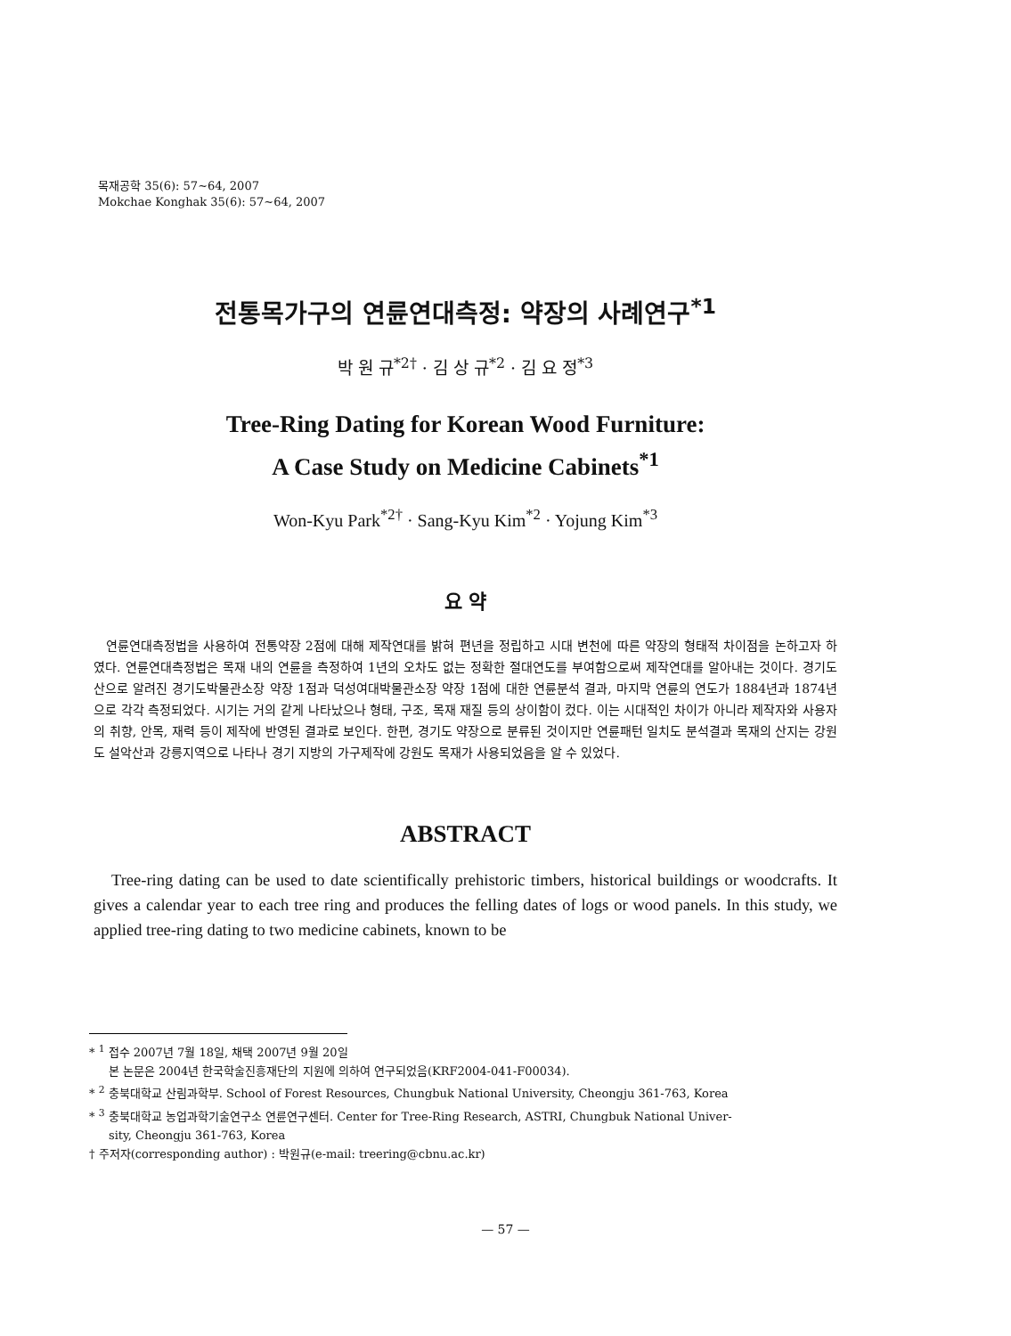목재공학 35(6): 57~64, 2007
Mokchae Konghak 35(6): 57~64, 2007
전통목가구의 연륜연대측정: 약장의 사례연구<sup>*1</sup>
박 원 규<sup>*2†</sup> · 김 상 규<sup>*2</sup> · 김 요 정<sup>*3</sup>
Tree-Ring Dating for Korean Wood Furniture:
A Case Study on Medicine Cabinets<sup>*1</sup>
Won-Kyu Park<sup>*2†</sup> · Sang-Kyu Kim<sup>*2</sup> · Yojung Kim<sup>*3</sup>
요 약
연륜연대측정법을 사용하여 전통약장 2점에 대해 제작연대를 밝혀 편년을 정립하고 시대 변천에 따른 약장의 형태적 차이점을 논하고자 하였다. 연륜연대측정법은 목재 내의 연륜을 측정하여 1년의 오차도 없는 정확한 절대연도를 부여함으로써 제작연대를 알아내는 것이다. 경기도산으로 알려진 경기도박물관소장 약장 1점과 덕성여대박물관소장 약장 1점에 대한 연륜분석 결과, 마지막 연륜의 연도가 1884년과 1874년으로 각각 측정되었다. 시기는 거의 같게 나타났으나 형태, 구조, 목재 재질 등의 상이함이 컸다. 이는 시대적인 차이가 아니라 제작자와 사용자의 취향, 안목, 재력 등이 제작에 반영된 결과로 보인다. 한편, 경기도 약장으로 분류된 것이지만 연륜패턴 일치도 분석결과 목재의 산지는 강원도 설악산과 강릉지역으로 나타나 경기 지방의 가구제작에 강원도 목재가 사용되었음을 알 수 있었다.
ABSTRACT
Tree-ring dating can be used to date scientifically prehistoric timbers, historical buildings or woodcrafts. It gives a calendar year to each tree ring and produces the felling dates of logs or wood panels. In this study, we applied tree-ring dating to two medicine cabinets, known to be
* <sup>1</sup> 접수 2007년 7월 18일, 채택 2007년 9월 20일
본 논문은 2004년 한국학술진흥재단의 지원에 의하여 연구되었음(KRF2004-041-F00034).
* <sup>2</sup> 충북대학교 산림과학부. School of Forest Resources, Chungbuk National University, Cheongju 361-763, Korea
* <sup>3</sup> 충북대학교 농업과학기술연구소 연륜연구센터. Center for Tree-Ring Research, ASTRI, Chungbuk National Univer-
sity, Cheongju 361-763, Korea
† 주저자(corresponding author) : 박원규(e-mail: treering@cbnu.ac.kr)
— 57 —